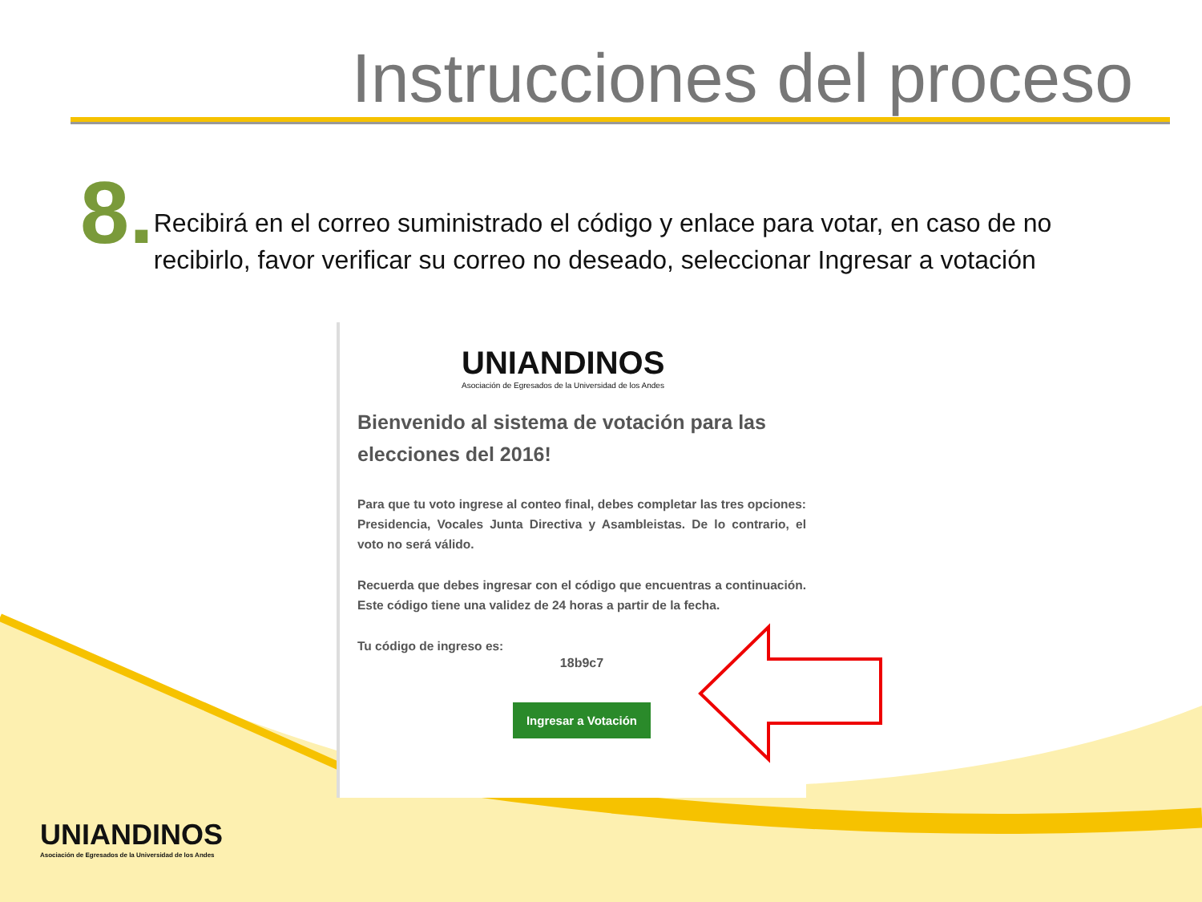Instrucciones del proceso
8.
Recibirá en el correo suministrado el código y enlace para votar, en caso de no recibirlo, favor verificar su correo no deseado, seleccionar Ingresar a votación
UNIANDINOS
Asociación de Egresados de la Universidad de los Andes
Bienvenido al sistema de votación para las elecciones del 2016!
Para que tu voto ingrese al conteo final, debes completar las tres opciones: Presidencia, Vocales Junta Directiva y Asambleistas. De lo contrario, el voto no será válido.
Recuerda que debes ingresar con el código que encuentras a continuación. Este código tiene una validez de 24 horas a partir de la fecha.
Tu código de ingreso es:
18b9c7
Ingresar a Votación
UNIANDINOS
Asociación de Egresados de la Universidad de los Andes